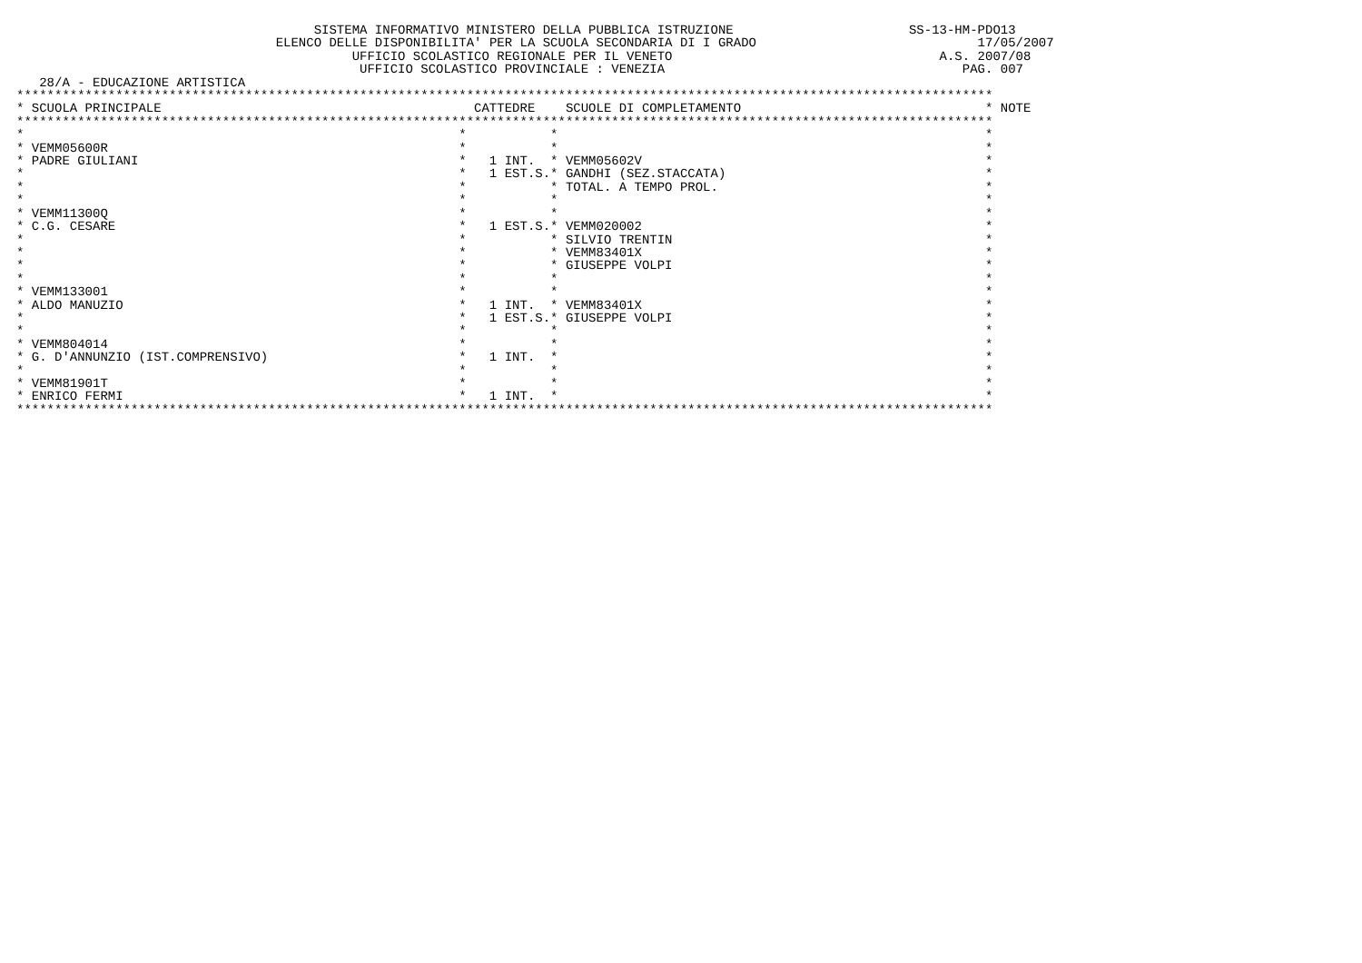SISTEMA INFORMATIVO MINISTERO DELLA PUBBLICA ISTRUZIONE                       SS-13-HM-PDO13
                                  ELENCO DELLE DISPONIBILITA' PER LA SCUOLA SECONDARIA DI I GRADO                             17/05/2007
                                            UFFICIO SCOLASTICO REGIONALE PER IL VENETO                                   A.S. 2007/08
                                             UFFICIO SCOLASTICO PROVINCIALE : VENEZIA                                       PAG. 007
   28/A - EDUCAZIONE ARTISTICA
********************************************************************************************************************************
| * SCUOLA PRINCIPALE | CATTEDRE | SCUOLE DI COMPLETAMENTO | * NOTE |
| --- | --- | --- | --- |
********************************************************************************************************************************
| * | * | * | * |
| * VEMM05600R | * | * | * |
| * PADRE GIULIANI | * 1 INT. | * VEMM05602V | * |
| * | * 1 EST.S. | * GANDHI (SEZ.STACCATA) | * |
| * | * | * TOTAL. A TEMPO PROL. | * |
| * | * | * | * |
| * VEMM11300Q | * | * | * |
| * C.G. CESARE | * 1 EST.S. | * VEMM020002 | * |
| * | * | * SILVIO TRENTIN | * |
| * | * | * VEMM83401X | * |
| * | * | * GIUSEPPE VOLPI | * |
| * | * | * | * |
| * VEMM133001 | * | * | * |
| * ALDO MANUZIO | * 1 INT. | * VEMM83401X | * |
| * | * 1 EST.S. | * GIUSEPPE VOLPI | * |
| * | * | * | * |
| * VEMM804014 | * | * | * |
| * G. D'ANNUNZIO (IST.COMPRENSIVO) | * 1 INT. | * | * |
| * | * | * | * |
| * VEMM81901T | * | * | * |
| * ENRICO FERMI | * 1 INT. | * | * |
********************************************************************************************************************************